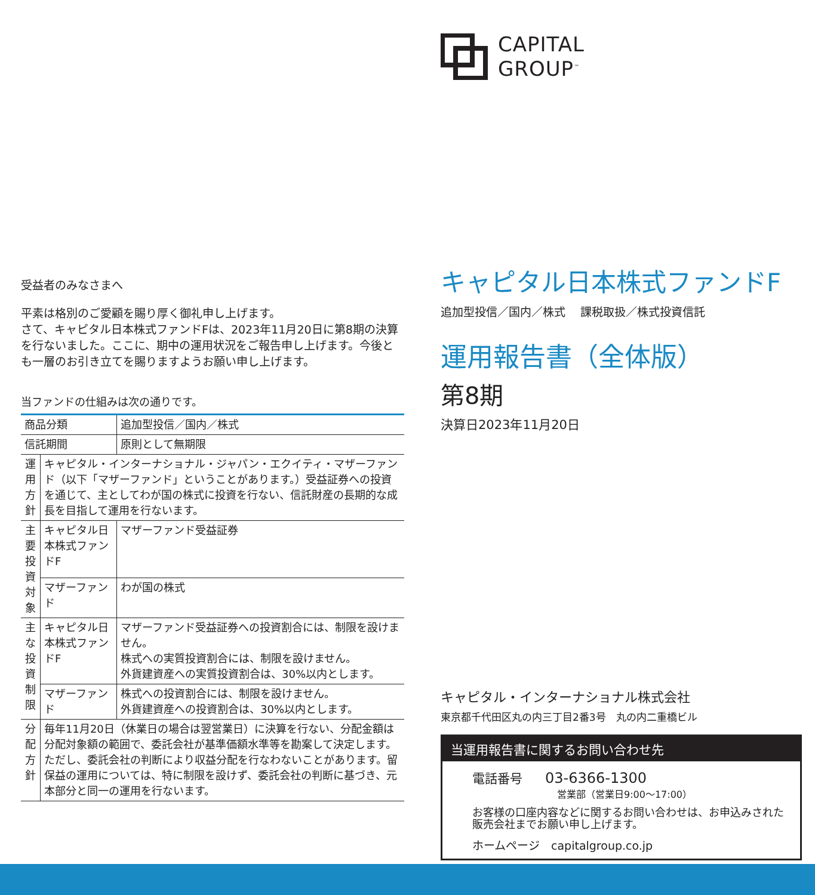CAPITAL
GROUP<sup>™</sup>
キャピタル日本株式ファンドF
追加型投信／国内／株式　 課税取扱／株式投資信託
運用報告書（全体版）
第8期
決算日2023年11月20日
キャピタル・インターナショナル株式会社
東京都千代田区丸の内三丁目2番3号　丸の内二重橋ビル
当運用報告書に関するお問い合わせ先
電話番号　　03-6366-1300
営業部（営業日9:00〜17:00）
お客様の口座内容などに関するお問い合わせは、お申込みされた販売会社までお願い申し上げます。
ホームページ　capitalgroup.co.jp
受益者のみなさまへ
平素は格別のご愛顧を賜り厚く御礼申し上げます。
さて、キャピタル日本株式ファンドFは、2023年11月20日に第8期の決算を行ないました。ここに、期中の運用状況をご報告申し上げます。今後とも一層のお引き立てを賜りますようお願い申し上げます。
当ファンドの仕組みは次の通りです。
| 商品分類 | | 追加型投信／国内／株式 |
| 信託期間 | | 原則として無期限 |
| 運用方針 | キャピタル・インターナショナル・ジャパン・エクイティ・マザーファンド（以下「マザーファンド」ということがあります。）受益証券への投資を通じて、主としてわが国の株式に投資を行ない、信託財産の長期的な成長を目指して運用を行ないます。 | |
| 主要投資対象 | キャピタル日本株式ファンドF | マザーファンド受益証券 |
| | マザーファンド | わが国の株式 |
| 主な投資制限 | キャピタル日本株式ファンドF | マザーファンド受益証券への投資割合には、制限を設けません。 株式への実質投資割合には、制限を設けません。 外貨建資産への実質投資割合は、30%以内とします。 |
| | マザーファンド | 株式への投資割合には、制限を設けません。 外貨建資産への投資割合は、30%以内とします。 |
| 分配方針 | 毎年11月20日（休業日の場合は翌営業日）に決算を行ない、分配金額は分配対象額の範囲で、委託会社が基準価額水準等を勘案して決定します。ただし、委託会社の判断により収益分配を行なわないことがあります。留保益の運用については、特に制限を設けず、委託会社の判断に基づき、元本部分と同一の運用を行ないます。 | |